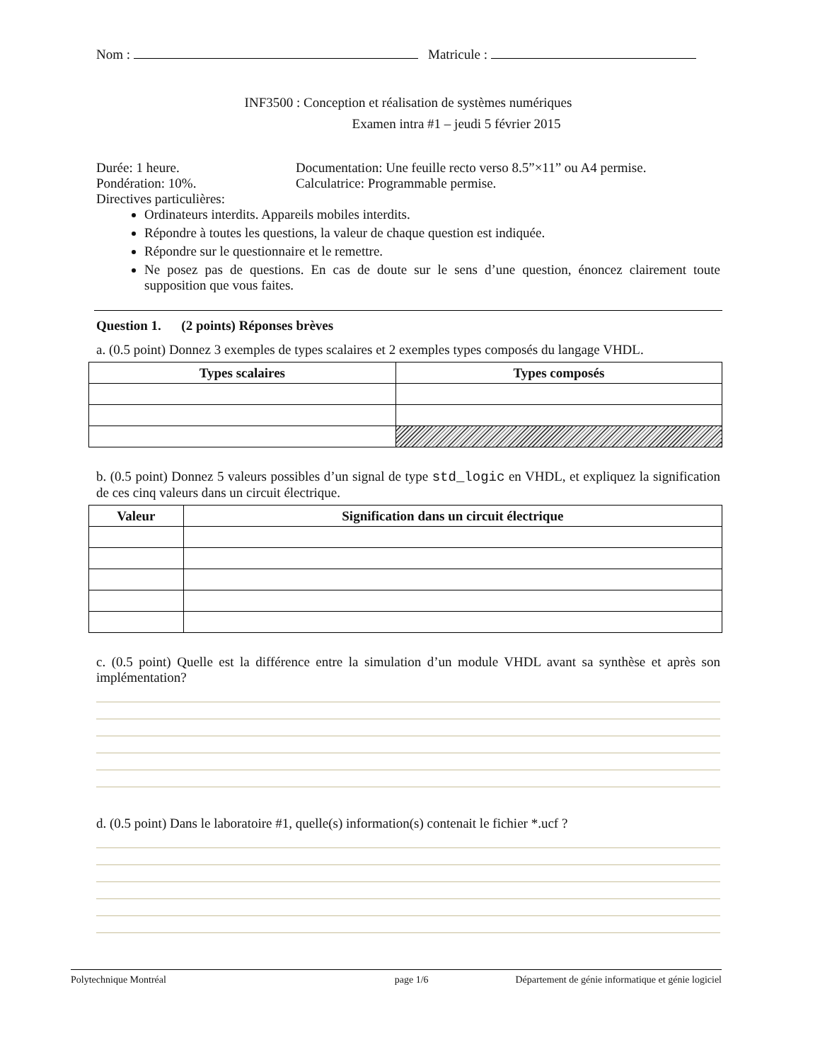Nom : Matricule :
INF3500 : Conception et réalisation de systèmes numériques
Examen intra #1 – jeudi 5 février 2015
Durée: 1 heure. Documentation: Une feuille recto verso 8.5”×11” ou A4 permise.
Pondération: 10%. Calculatrice: Programmable permise.
Directives particulières:
Ordinateurs interdits. Appareils mobiles interdits.
Répondre à toutes les questions, la valeur de chaque question est indiquée.
Répondre sur le questionnaire et le remettre.
Ne posez pas de questions. En cas de doute sur le sens d’une question, énoncez clairement toute supposition que vous faites.
Question 1. (2 points) Réponses brèves
a. (0.5 point) Donnez 3 exemples de types scalaires et 2 exemples types composés du langage VHDL.
| Types scalaires | Types composés |
| --- | --- |
b. (0.5 point) Donnez 5 valeurs possibles d’un signal de type std_logic en VHDL, et expliquez la signification de ces cinq valeurs dans un circuit électrique.
| Valeur | Signification dans un circuit électrique |
| --- | --- |
c. (0.5 point) Quelle est la différence entre la simulation d’un module VHDL avant sa synthèse et après son implémentation?
d. (0.5 point) Dans le laboratoire #1, quelle(s) information(s) contenait le fichier *.ucf ?
Polytechnique Montréal page 1/6 Département de génie informatique et génie logiciel